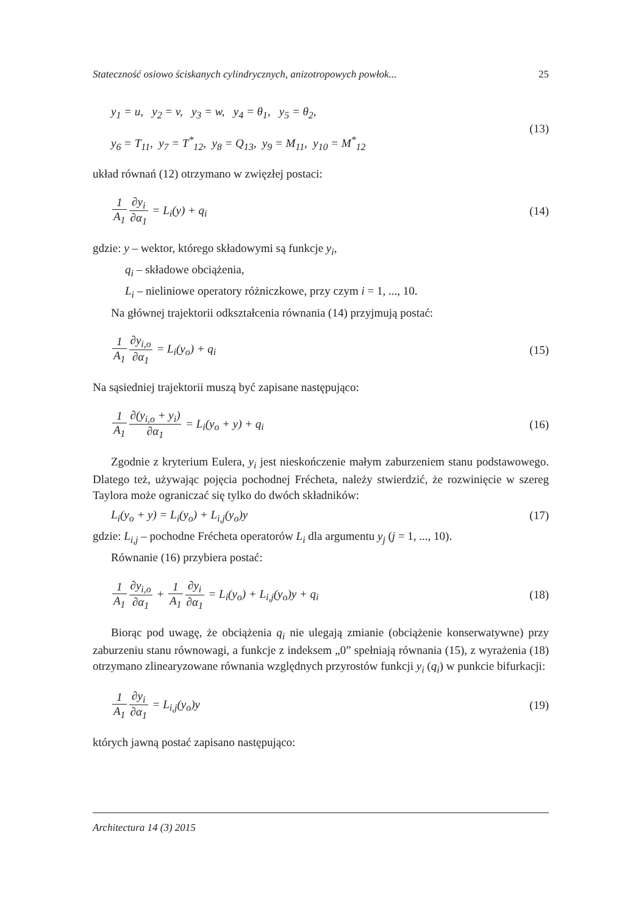Stateczność osiowo ściskanych cylindrycznych, anizotropowych powłok... 25
y<sub>1</sub> = u, y<sub>2</sub> = v, y<sub>3</sub> = w, y<sub>4</sub> = θ<sub>1</sub>, y<sub>5</sub> = θ<sub>2</sub>,
y<sub>6</sub> = T<sub>11</sub>, y<sub>7</sub> = T<sup>*</sup><sub>12</sub>, y<sub>8</sub> = Q<sub>13</sub>, y<sub>9</sub> = M<sub>11</sub>, y<sub>10</sub> = M<sup>*</sup><sub>12</sub>
(13)
układ równań (12) otrzymano w zwięzłej postaci:
1 A<sub>1</sub>∂y<sub>i</sub> ∂α<sub>1</sub> = L<sub>i</sub>(y) + q<sub>i</sub> (14)
gdzie: y – wektor, którego składowymi są funkcje y<sub>i</sub>,
q<sub>i</sub> – składowe obciążenia,
L<sub>i</sub> – nieliniowe operatory różniczkowe, przy czym i = 1, ..., 10.
Na głównej trajektorii odkształcenia równania (14) przyjmują postać:
1 A<sub>1</sub>∂y<sub>i,o</sub> ∂α<sub>1</sub> = L<sub>i</sub>(y<sub>o</sub>) + q<sub>i</sub> (15)
Na sąsiedniej trajektorii muszą być zapisane następująco:
1 A<sub>1</sub>∂(y<sub>i,o</sub> + y<sub>i</sub>) ∂α<sub>1</sub> = L<sub>i</sub>(y<sub>o</sub> + y) + q<sub>i</sub>
(16)
Zgodnie z kryterium Eulera, y<sub>i</sub> jest nieskończenie małym zaburzeniem stanu podstawowego. Dlatego też, używając pojęcia pochodnej Frécheta, należy stwierdzić, że rozwinięcie w szereg Taylora może ograniczać się tylko do dwóch składników:
L<sub>i</sub>(y<sub>o</sub> + y) = L<sub>i</sub>(y<sub>o</sub>) + L<sub>i,j</sub>(y<sub>o</sub>)y
(17)
gdzie: L<sub>i,j</sub> – pochodne Frécheta operatorów L<sub>i</sub> dla argumentu y<sub>j</sub> (j = 1, ..., 10).
Równanie (16) przybiera postać:
1 A<sub>1</sub>∂y<sub>i,o</sub> ∂α<sub>1</sub> + 1 A<sub>1</sub>∂y<sub>i</sub> ∂α<sub>1</sub> = L<sub>i</sub>(y<sub>o</sub>) + L<sub>i,j</sub>(y<sub>o</sub>)y + q<sub>i</sub>
(18)
Biorąc pod uwagę, że obciążenia q<sub>i</sub> nie ulegają zmianie (obciążenie konserwatywne) przy zaburzeniu stanu równowagi, a funkcje z indeksem „0” spełniają równania (15), z wyrażenia (18) otrzymano zlinearyzowane równania względnych przyrostów funkcji y<sub>i</sub> (q<sub>i</sub>) w punkcie bifurkacji:
1 A<sub>1</sub>∂y<sub>i</sub> ∂α<sub>1</sub> = L<sub>i,j</sub>(y<sub>o</sub>)y (19)
których jawną postać zapisano następująco:
Architectura 14 (3) 2015